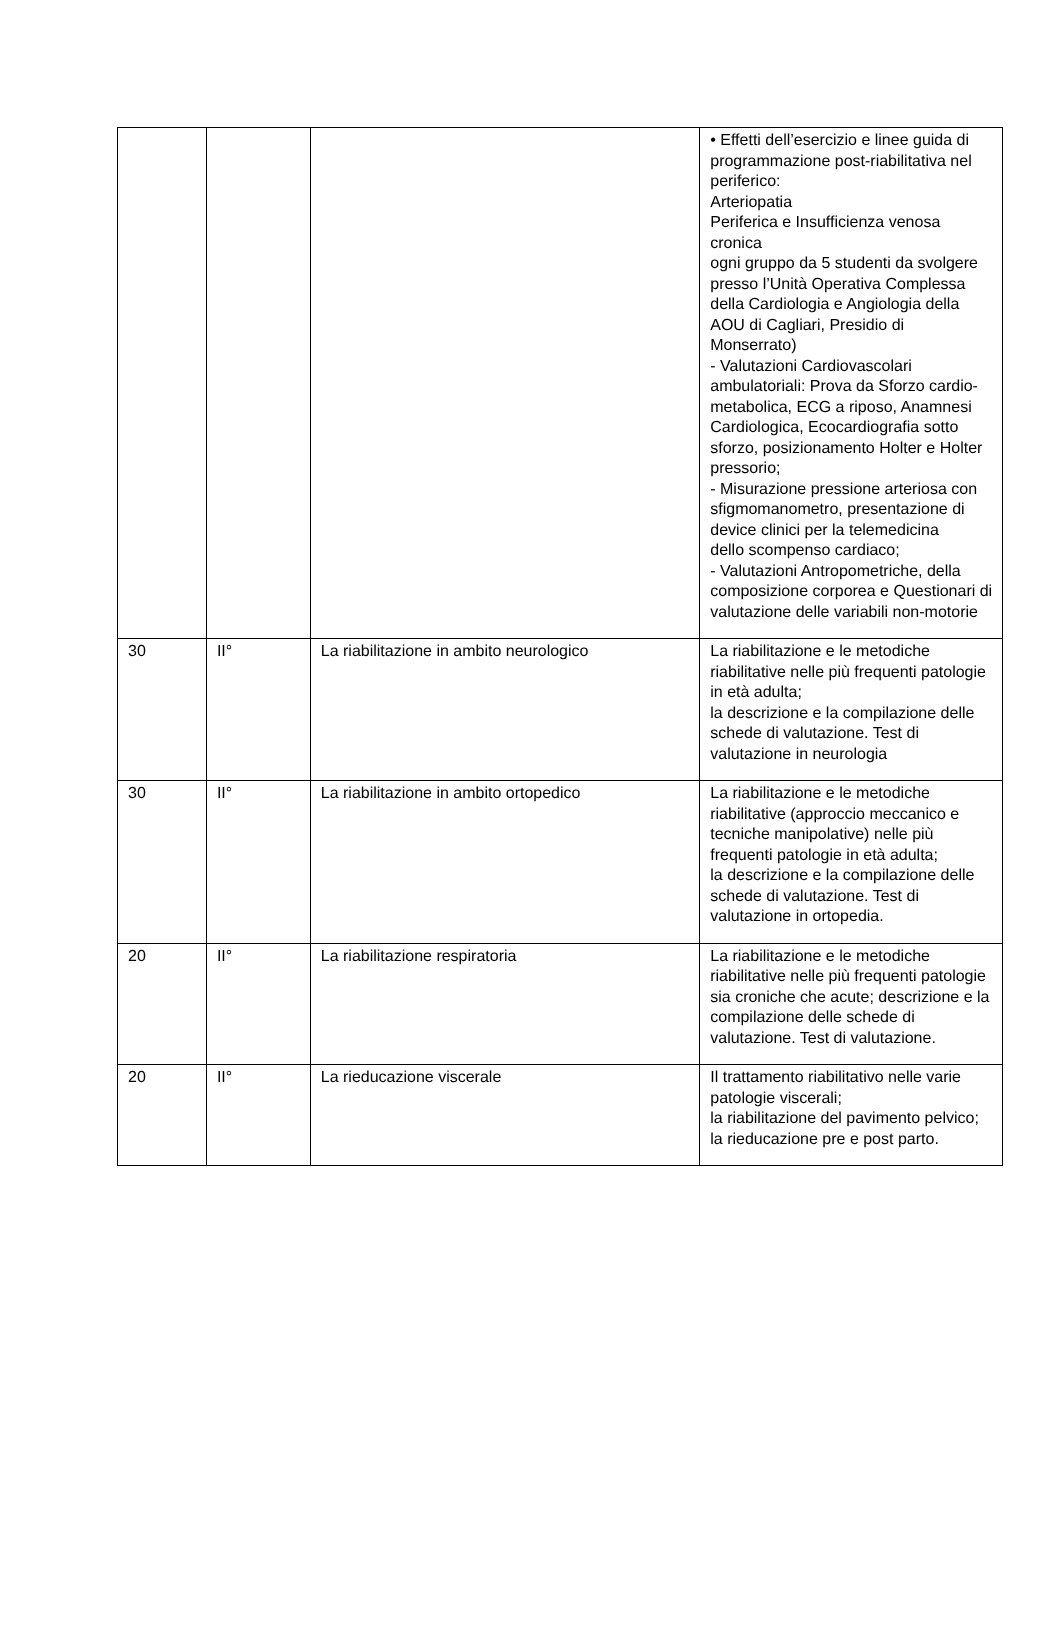| | | | • Effetti dell’esercizio e linee guida di programmazione post-riabilitativa nel periferico: Arteriopatia Periferica e Insufficienza venosa cronica ogni gruppo da 5 studenti da svolgere presso l’Unità Operativa Complessa della Cardiologia e Angiologia della AOU di Cagliari, Presidio di Monserrato) - Valutazioni Cardiovascolari ambulatoriali: Prova da Sforzo cardio-metabolica, ECG a riposo, Anamnesi Cardiologica, Ecocardiografia sotto sforzo, posizionamento Holter e Holter pressorio; - Misurazione pressione arteriosa con sfigmomanometro, presentazione di device clinici per la telemedicina dello scompenso cardiaco; - Valutazioni Antropometriche, della composizione corporea e Questionari di valutazione delle variabili non-motorie |
| 30 | II° | La riabilitazione in ambito neurologico | La riabilitazione e le metodiche riabilitative nelle più frequenti patologie in età adulta; la descrizione e la compilazione delle schede di valutazione. Test di valutazione in neurologia |
| 30 | II° | La riabilitazione in ambito ortopedico | La riabilitazione e le metodiche riabilitative (approccio meccanico e tecniche manipolative) nelle più frequenti patologie in età adulta; la descrizione e la compilazione delle schede di valutazione. Test di valutazione in ortopedia. |
| 20 | II° | La riabilitazione respiratoria | La riabilitazione e le metodiche riabilitative nelle più frequenti patologie sia croniche che acute; descrizione e la compilazione delle schede di valutazione. Test di valutazione. |
| 20 | II° | La rieducazione viscerale | Il trattamento riabilitativo nelle varie patologie viscerali; la riabilitazione del pavimento pelvico; la rieducazione pre e post parto. |